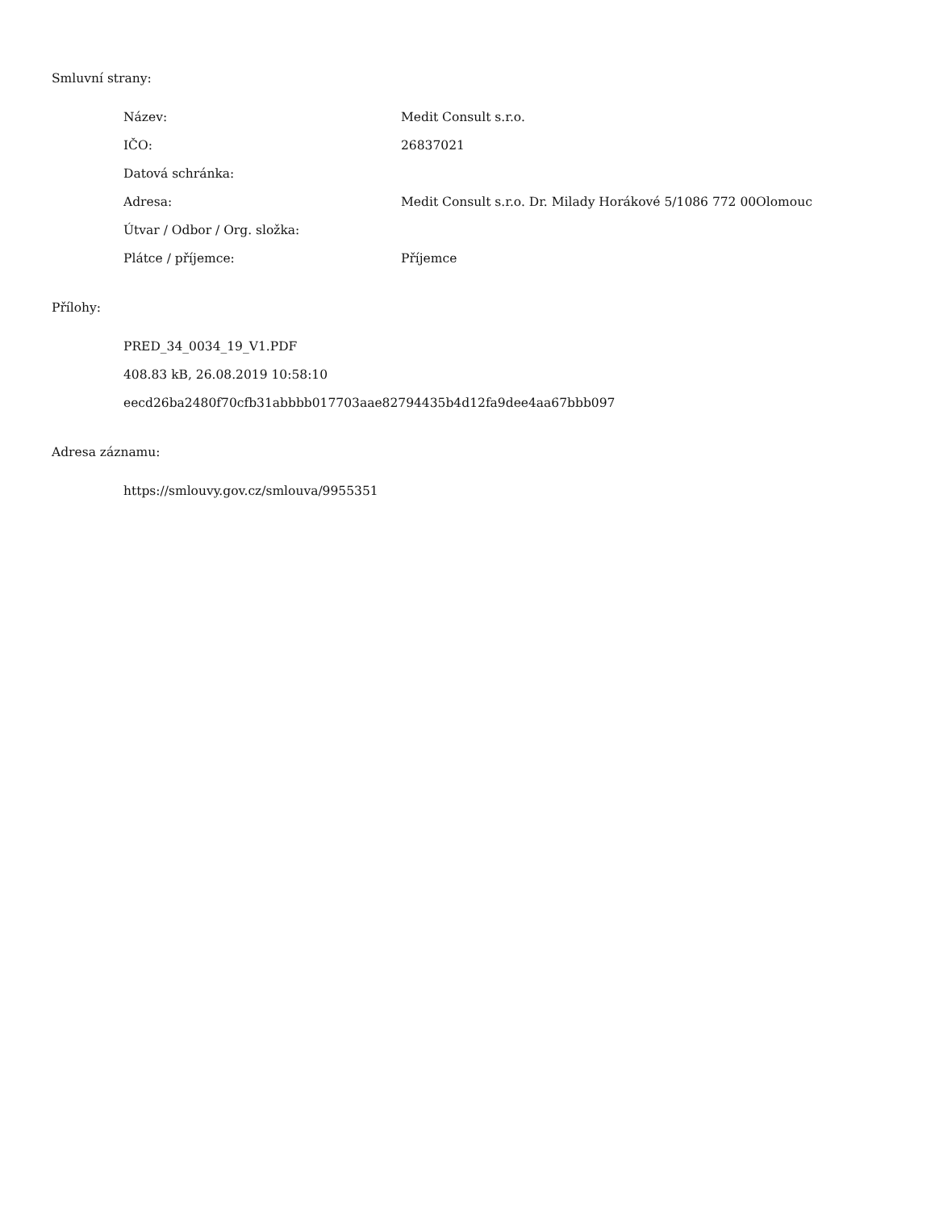Smluvní strany:
| Název: | Medit Consult s.r.o. |
| IČO: | 26837021 |
| Datová schránka: | |
| Adresa: | Medit Consult s.r.o. Dr. Milady Horákové 5/1086 772 00Olomouc |
| Útvar / Odbor / Org. složka: | |
| Plátce / příjemce: | Příjemce |
Přílohy:
| PRED_34_0034_19_V1.PDF |
| 408.83 kB, 26.08.2019 10:58:10 |
| eecd26ba2480f70cfb31abbbb017703aae82794435b4d12fa9dee4aa67bbb097 |
Adresa záznamu:
| https://smlouvy.gov.cz/smlouva/9955351 |